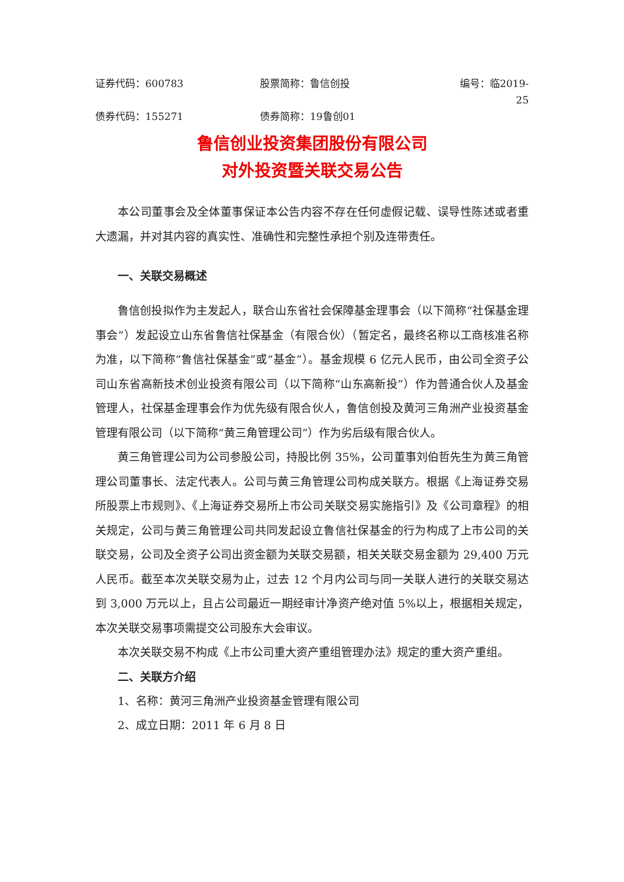证券代码：600783 股票简称：鲁信创投 编号：临2019-25
债券代码：155271 债券简称：19鲁创01
鲁信创业投资集团股份有限公司
对外投资暨关联交易公告
本公司董事会及全体董事保证本公告内容不存在任何虚假记载、误导性陈述或者重大遗漏，并对其内容的真实性、准确性和完整性承担个别及连带责任。
一、关联交易概述
鲁信创投拟作为主发起人，联合山东省社会保障基金理事会（以下简称“社保基金理事会”）发起设立山东省鲁信社保基金（有限合伙）（暂定名，最终名称以工商核准名称为准，以下简称“鲁信社保基金”或“基金”）。基金规模 6 亿元人民币，由公司全资子公司山东省高新技术创业投资有限公司（以下简称“山东高新投”）作为普通合伙人及基金管理人，社保基金理事会作为优先级有限合伙人，鲁信创投及黄河三角洲产业投资基金管理有限公司（以下简称“黄三角管理公司”）作为劣后级有限合伙人。
黄三角管理公司为公司参股公司，持股比例 35%，公司董事刘伯哲先生为黄三角管理公司董事长、法定代表人。公司与黄三角管理公司构成关联方。根据《上海证券交易所股票上市规则》、《上海证券交易所上市公司关联交易实施指引》及《公司章程》的相关规定，公司与黄三角管理公司共同发起设立鲁信社保基金的行为构成了上市公司的关联交易，公司及全资子公司出资金额为关联交易额，相关关联交易金额为 29,400 万元人民币。截至本次关联交易为止，过去 12 个月内公司与同一关联人进行的关联交易达到 3,000 万元以上，且占公司最近一期经审计净资产绝对值 5%以上，根据相关规定，本次关联交易事项需提交公司股东大会审议。
本次关联交易不构成《上市公司重大资产重组管理办法》规定的重大资产重组。
二、关联方介绍
1、名称：黄河三角洲产业投资基金管理有限公司
2、成立日期：2011 年 6 月 8 日